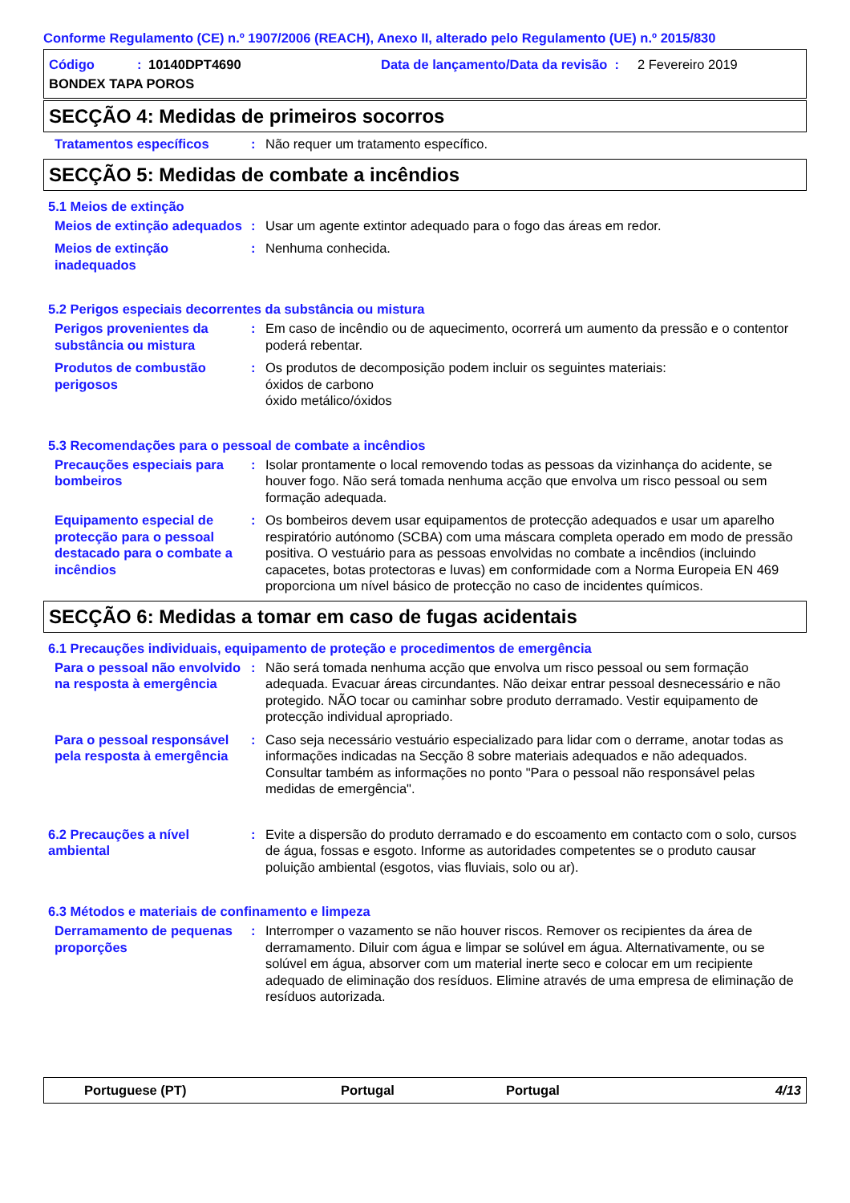Conforme Regulamento (CE) n.º 1907/2006 (REACH), Anexo II, alterado pelo Regulamento (UE) n.º 2015/830
Código: 10140DPT4690 Data de lançamento/Data da revisão : 2 Fevereiro 2019
BONDEX TAPA POROS
SECÇÃO 4: Medidas de primeiros socorros
Tratamentos específicos : Não requer um tratamento específico.
SECÇÃO 5: Medidas de combate a incêndios
5.1 Meios de extinção
Meios de extinção adequados
: Usar um agente extintor adequado para o fogo das áreas em redor.
Meios de extinção inadequados
: Nenhuma conhecida.
5.2 Perigos especiais decorrentes da substância ou mistura
Perigos provenientes da substância ou mistura
: Em caso de incêndio ou de aquecimento, ocorrerá um aumento da pressão e o contentor poderá rebentar.
Produtos de combustão perigosos
: Os produtos de decomposição podem incluir os seguintes materiais:
óxidos de carbono
óxido metálico/óxidos
5.3 Recomendações para o pessoal de combate a incêndios
Precauções especiais para bombeiros
: Isolar prontamente o local removendo todas as pessoas da vizinhança do acidente, se houver fogo. Não será tomada nenhuma acção que envolva um risco pessoal ou sem formação adequada.
Equipamento especial de protecção para o pessoal destacado para o combate a incêndios
: Os bombeiros devem usar equipamentos de protecção adequados e usar um aparelho respiratório autónomo (SCBA) com uma máscara completa operado em modo de pressão positiva. O vestuário para as pessoas envolvidas no combate a incêndios (incluindo capacetes, botas protectoras e luvas) em conformidade com a Norma Europeia EN 469 proporciona um nível básico de protecção no caso de incidentes químicos.
SECÇÃO 6: Medidas a tomar em caso de fugas acidentais
6.1 Precauções individuais, equipamento de proteção e procedimentos de emergência
Para o pessoal não envolvido na resposta à emergência
: Não será tomada nenhuma acção que envolva um risco pessoal ou sem formação adequada. Evacuar áreas circundantes. Não deixar entrar pessoal desnecessário e não protegido. NÃO tocar ou caminhar sobre produto derramado. Vestir equipamento de protecção individual apropriado.
Para o pessoal responsável pela resposta à emergência
: Caso seja necessário vestuário especializado para lidar com o derrame, anotar todas as informações indicadas na Secção 8 sobre materiais adequados e não adequados. Consultar também as informações no ponto "Para o pessoal não responsável pelas medidas de emergência".
6.2 Precauções a nível ambiental
: Evite a dispersão do produto derramado e do escoamento em contacto com o solo, cursos de água, fossas e esgoto. Informe as autoridades competentes se o produto causar poluição ambiental (esgotos, vias fluviais, solo ou ar).
6.3 Métodos e materiais de confinamento e limpeza
Derramamento de pequenas proporções
: Interromper o vazamento se não houver riscos. Remover os recipientes da área de derramamento. Diluir com água e limpar se solúvel em água. Alternativamente, ou se solúvel em água, absorver com um material inerte seco e colocar em um recipiente adequado de eliminação dos resíduos. Elimine através de uma empresa de eliminação de resíduos autorizada.
Portuguese (PT) Portugal Portugal 4/13